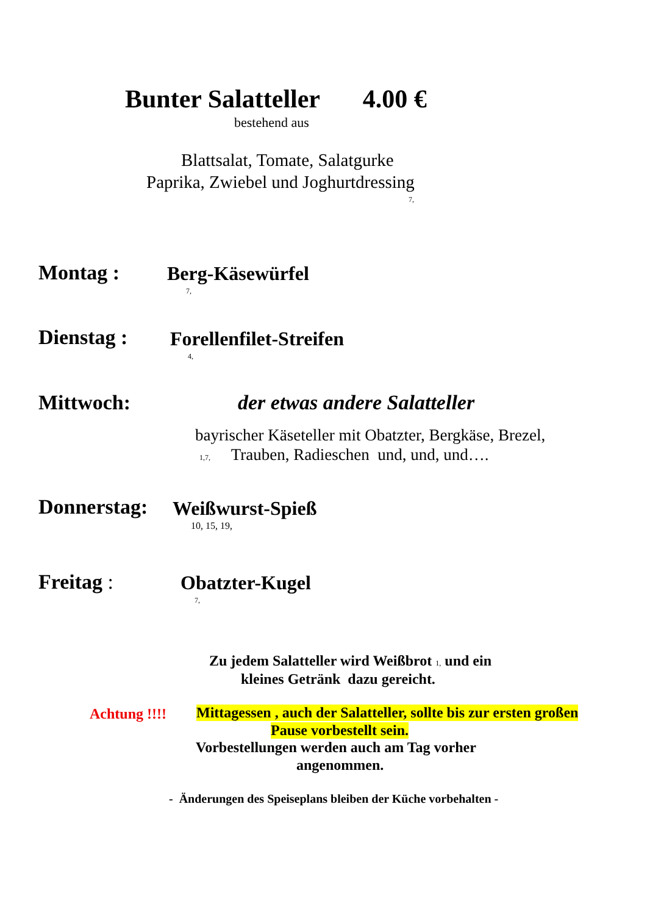Bunter Salatteller 4.00 €
bestehend aus
Blattsalat, Tomate, Salatgurke
Paprika, Zwiebel und Joghurtdressing
7,
Montag : Berg-Käsewürfel
7,
Dienstag : Forellenfilet-Streifen
4,
Mittwoch: der etwas andere Salatteller
bayrischer Käseteller mit Obatzter, Bergkäse, Brezel,
1,7, Trauben, Radieschen und, und, und….
Donnerstag: Weißwurst-Spieß
10, 15, 19,
Freitag : Obatzter-Kugel
7,
Zu jedem Salatteller wird Weißbrot 1, und ein
kleines Getränk dazu gereicht.
Achtung !!!! Mittagessen , auch der Salatteller, sollte bis zur ersten großen
Pause vorbestellt sein.
Vorbestellungen werden auch am Tag vorher
angenommen.
- Änderungen des Speiseplans bleiben der Küche vorbehalten -